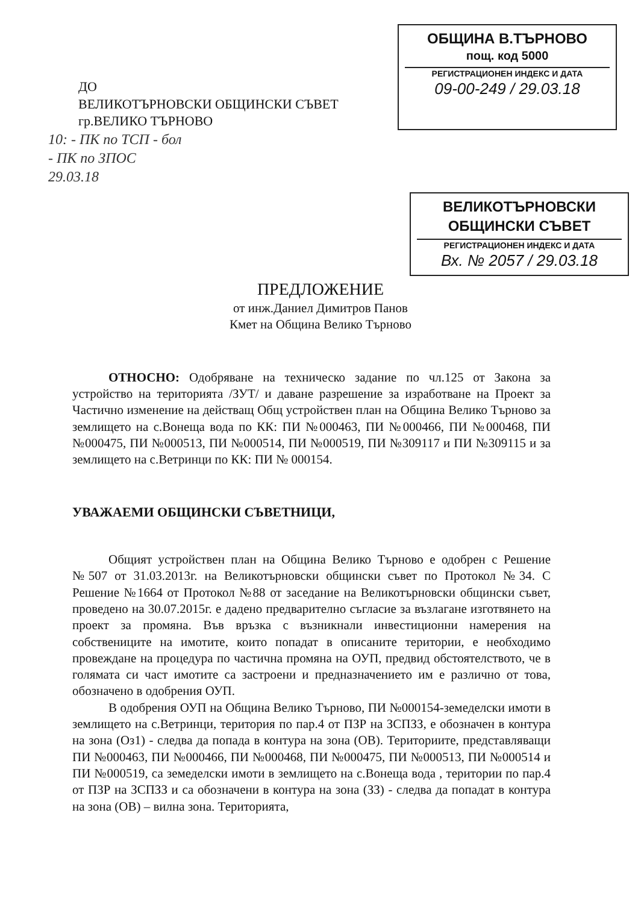ДО
ВЕЛИКОТЪРНОВСКИ ОБЩИНСКИ СЪВЕТ
гр.ВЕЛИКО ТЪРНОВО
ОБЩИНА В.ТЪРНОВО
пощ. код 5000
РЕГИСТРАЦИОНЕН ИНДЕКС И ДАТА
09-00-249 / 29.03.18
10: - ПК по ТСП - бол
- ПК по ЗПОС
29.03.18
ВЕЛИКОТЪРНОВСКИ ОБЩИНСКИ СЪВЕТ
РЕГИСТРАЦИОНЕН ИНДЕКС И ДАТА
Вх. № 2057 / 29.03.18
ПРЕДЛОЖЕНИЕ
от инж.Даниел Димитров Панов
Кмет на Община Велико Търново
ОТНОСНО: Одобряване на техническо задание по чл.125 от Закона за устройство на територията /ЗУТ/ и даване разрешение за изработване на Проект за Частично изменение на действащ Общ устройствен план на Община Велико Търново за землището на с.Вонеща вода по КК: ПИ №000463, ПИ №000466, ПИ №000468, ПИ №000475, ПИ №000513, ПИ №000514, ПИ №000519, ПИ №309117 и ПИ №309115 и за землището на с.Ветринци по КК: ПИ № 000154.
УВАЖАЕМИ ОБЩИНСКИ СЪВЕТНИЦИ,
Общият устройствен план на Община Велико Търново е одобрен с Решение №507 от 31.03.2013г. на Великотърновски общински съвет по Протокол №34. С Решение №1664 от Протокол №88 от заседание на Великотърновски общински съвет, проведено на 30.07.2015г. е дадено предварително съгласие за възлагане изготвянето на проект за промяна. Във връзка с възникнали инвестиционни намерения на собствениците на имотите, които попадат в описаните територии, е необходимо провеждане на процедура по частична промяна на ОУП, предвид обстоятелството, че в голямата си част имотите са застроени и предназначението им е различно от това, обозначено в одобрения ОУП.
В одобрения ОУП на Община Велико Търново, ПИ №000154-земеделски имоти в землището на с.Ветринци, територия по пар.4 от ПЗР на ЗСПЗЗ, е обозначен в контура на зона (Оз1) - следва да попада в контура на зона (ОВ). Териториите, представляващи ПИ №000463, ПИ №000466, ПИ №000468, ПИ №000475, ПИ №000513, ПИ №000514 и ПИ №000519, са земеделски имоти в землището на с.Вонеща вода , територии по пар.4 от ПЗР на ЗСПЗЗ и са обозначени в контура на зона (ЗЗ) - следва да попадат в контура на зона (ОВ) – вилна зона. Територията,